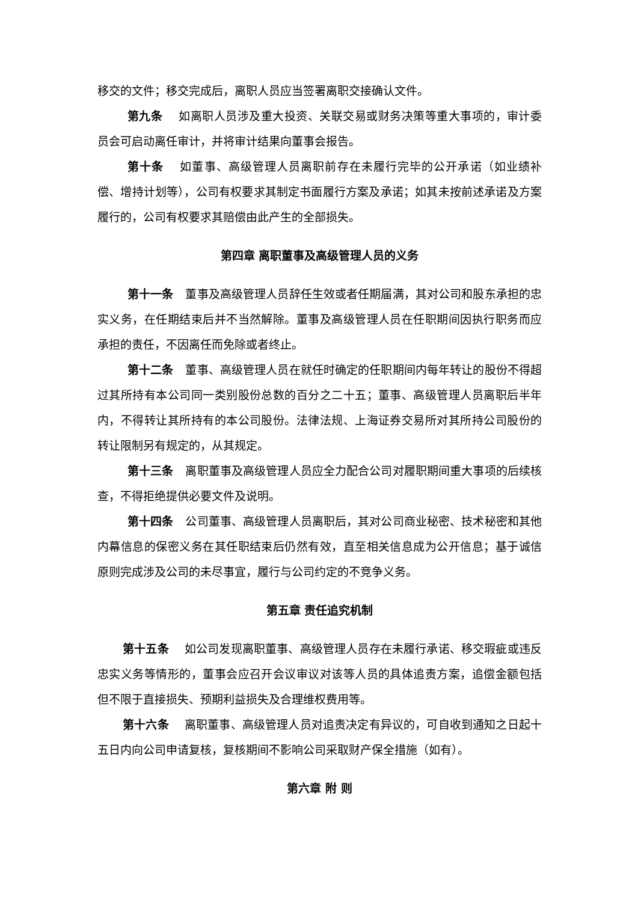移交的文件；移交完成后，离职人员应当签署离职交接确认文件。
第九条 如离职人员涉及重大投资、关联交易或财务决策等重大事项的，审计委员会可启动离任审计，并将审计结果向董事会报告。
第十条 如董事、高级管理人员离职前存在未履行完毕的公开承诺（如业绩补偿、增持计划等），公司有权要求其制定书面履行方案及承诺；如其未按前述承诺及方案履行的，公司有权要求其赔偿由此产生的全部损失。
第四章 离职董事及高级管理人员的义务
第十一条 董事及高级管理人员辞任生效或者任期届满，其对公司和股东承担的忠实义务，在任期结束后并不当然解除。董事及高级管理人员在任职期间因执行职务而应承担的责任，不因离任而免除或者终止。
第十二条 董事、高级管理人员在就任时确定的任职期间内每年转让的股份不得超过其所持有本公司同一类别股份总数的百分之二十五；董事、高级管理人员离职后半年内，不得转让其所持有的本公司股份。法律法规、上海证券交易所对其所持公司股份的转让限制另有规定的，从其规定。
第十三条 离职董事及高级管理人员应全力配合公司对履职期间重大事项的后续核查，不得拒绝提供必要文件及说明。
第十四条 公司董事、高级管理人员离职后，其对公司商业秘密、技术秘密和其他内幕信息的保密义务在其任职结束后仍然有效，直至相关信息成为公开信息；基于诚信原则完成涉及公司的未尽事宜，履行与公司约定的不竞争义务。
第五章 责任追究机制
第十五条 如公司发现离职董事、高级管理人员存在未履行承诺、移交瑕疵或违反忠实义务等情形的，董事会应召开会议审议对该等人员的具体追责方案，追偿金额包括但不限于直接损失、预期利益损失及合理维权费用等。
第十六条 离职董事、高级管理人员对追责决定有异议的，可自收到通知之日起十五日内向公司申请复核，复核期间不影响公司采取财产保全措施（如有）。
第六章 附 则